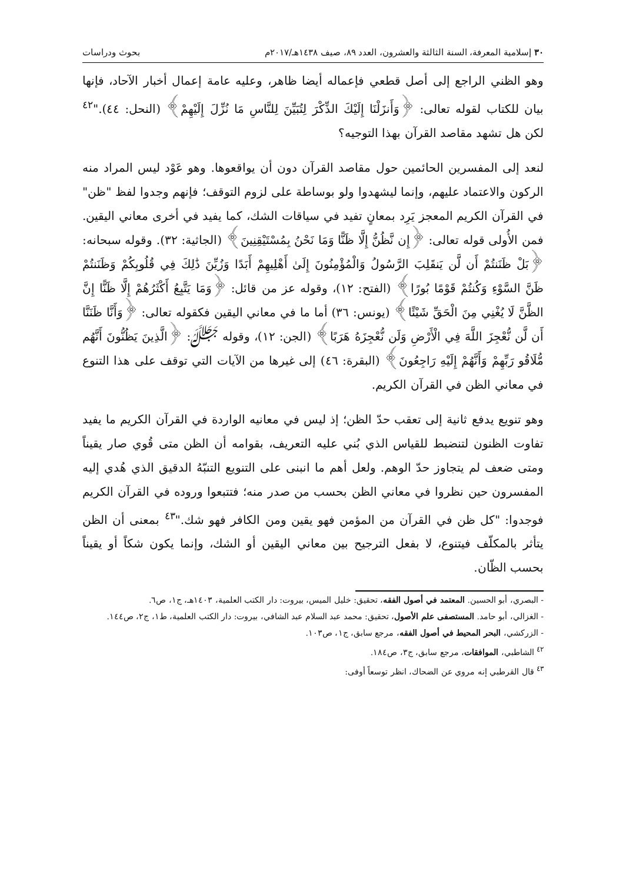٣٠ إسلامية المعرفة، السنة الثالثة والعشرون، العدد ٨٩، صيف ١٤٣٨هـ/٢٠١٧م بحوث ودراسات
وهو الظني الراجع إلى أصل قطعي فإعماله أيضا ظاهر، وعليه عامة إعمال أخبار الآحاد، فإنها بيان للكتاب لقوله تعالى: ﴿وَأَنزَلْنَا إِلَيْكَ الذِّكْرَ لِتُبَيِّنَ لِلنَّاسِ مَا نُزِّلَ إِلَيْهِمْ﴾ (النحل: ٤٤)."<sup>٤٢</sup> لكن هل تشهد مقاصد القرآن بهذا التوجيه؟
لنعد إلى المفسرين الحائمين حول مقاصد القرآن دون أن يواقعوها. وهو عَوْد ليس المراد منه الركون والاعتماد عليهم، وإنما ليشهدوا ولو بوساطة على لزوم التوقف؛ فإنهم وجدوا لفظ "ظن" في القرآن الكريم المعجز يَرِد بمعانٍ تفيد في سياقات الشك، كما يفيد في أخرى معاني اليقين. فمن الأُولى قوله تعالى: ﴿إِن نَّظُنُّ إِلَّا ظَنًّا وَمَا نَحْنُ بِمُسْتَيْقِنِينَ﴾ (الجاثية: ٣٢). وقوله سبحانه: ﴿بَلْ ظَنَنتُمْ أَن لَّن يَنقَلِبَ الرَّسُولُ وَالْمُؤْمِنُونَ إِلَىٰ أَهْلِيهِمْ أَبَدًا وَزُيِّنَ ذَٰلِكَ فِي قُلُوبِكُمْ وَظَنَنتُمْ ظَنَّ السَّوْءِ وَكُنتُمْ قَوْمًا بُورًا﴾ (الفتح: ١٢)، وقوله عز من قائل: ﴿وَمَا يَتَّبِعُ أَكْثَرُهُمْ إِلَّا ظَنًّا إِنَّ الظَّنَّ لَا يُغْنِي مِنَ الْحَقِّ شَيْئًا﴾ (يونس: ٣٦) أما ما في معاني اليقين فكقوله تعالى: ﴿وَأَنَّا ظَنَنَّا أَن لَّن نُّعْجِزَ اللَّهَ فِي الْأَرْضِ وَلَن نُّعْجِزَهُ هَرَبًا﴾ (الجن: ١٢)، وقوله ﷻ: ﴿الَّذِينَ يَظُنُّونَ أَنَّهُم مُّلَاقُو رَبِّهِمْ وَأَنَّهُمْ إِلَيْهِ رَاجِعُونَ﴾ (البقرة: ٤٦) إلى غيرها من الآيات التي توقف على هذا التنوع في معاني الظن في القرآن الكريم.
وهو تنويع يدفع ثانية إلى تعقب حدّ الظن؛ إذ ليس في معانيه الواردة في القرآن الكريم ما يفيد تفاوت الظنون لتنضبط للقياس الذي بُني عليه التعريف، بقوامه أن الظن متى قُوي صار يقيناً ومتى ضعف لم يتجاوز حدّ الوهم. ولعل أهم ما انبنى على التنويع التنبّهُ الدقيق الذي هُدي إليه المفسرون حين نظروا في معاني الظن بحسب من صدر منه؛ فتتبعوا وروده في القرآن الكريم فوجدوا: "كل ظن في القرآن من المؤمن فهو يقين ومن الكافر فهو شك."<sup>٤٣</sup> بمعنى أن الظن يتأثر بالمكلّف فيتنوع، لا بفعل الترجيح بين معاني اليقين أو الشك، وإنما يكون شكاً أو يقيناً بحسب الظّان.
- البصري، أبو الحسين. المعتمد في أصول الفقه، تحقيق: خليل الميس، بيروت: دار الكتب العلمية، ١٤٠٣هـ، ج١، ص٦.
- الغزالي، أبو حامد. المستصفى علم الأصول، تحقيق: محمد عبد السلام عبد الشافي، بيروت: دار الكتب العلمية، ط١، ج٢، ص١٤٤.
- الزركشي، البحر المحيط في أصول الفقه، مرجع سابق، ج١، ص١٠٣.
<sup>٤٢</sup> الشاطبي، الموافقات، مرجع سابق، ج٣، ص١٨٤.
<sup>٤٣</sup> قال القرطبي إنه مروي عن الضحاك، انظر توسعاً أوفى: